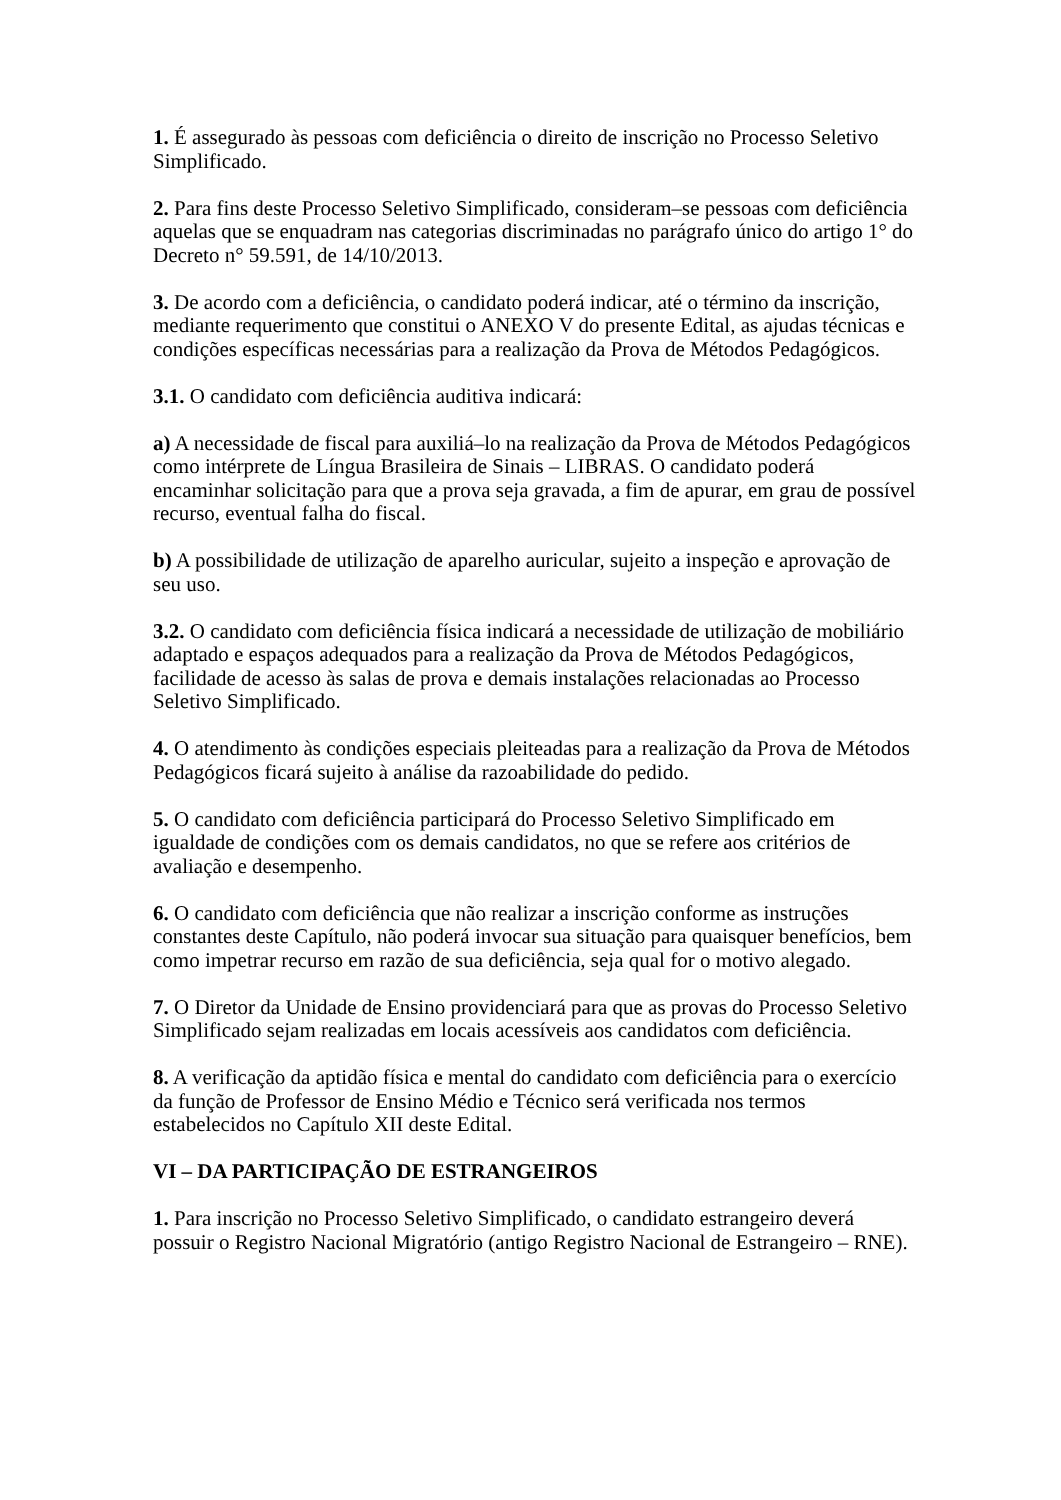1. É assegurado às pessoas com deficiência o direito de inscrição no Processo Seletivo Simplificado.
2. Para fins deste Processo Seletivo Simplificado, consideram–se pessoas com deficiência aquelas que se enquadram nas categorias discriminadas no parágrafo único do artigo 1° do Decreto n° 59.591, de 14/10/2013.
3. De acordo com a deficiência, o candidato poderá indicar, até o término da inscrição, mediante requerimento que constitui o ANEXO V do presente Edital, as ajudas técnicas e condições específicas necessárias para a realização da Prova de Métodos Pedagógicos.
3.1. O candidato com deficiência auditiva indicará:
a) A necessidade de fiscal para auxiliá–lo na realização da Prova de Métodos Pedagógicos como intérprete de Língua Brasileira de Sinais – LIBRAS. O candidato poderá encaminhar solicitação para que a prova seja gravada, a fim de apurar, em grau de possível recurso, eventual falha do fiscal.
b) A possibilidade de utilização de aparelho auricular, sujeito a inspeção e aprovação de seu uso.
3.2. O candidato com deficiência física indicará a necessidade de utilização de mobiliário adaptado e espaços adequados para a realização da Prova de Métodos Pedagógicos, facilidade de acesso às salas de prova e demais instalações relacionadas ao Processo Seletivo Simplificado.
4. O atendimento às condições especiais pleiteadas para a realização da Prova de Métodos Pedagógicos ficará sujeito à análise da razoabilidade do pedido.
5. O candidato com deficiência participará do Processo Seletivo Simplificado em igualdade de condições com os demais candidatos, no que se refere aos critérios de avaliação e desempenho.
6. O candidato com deficiência que não realizar a inscrição conforme as instruções constantes deste Capítulo, não poderá invocar sua situação para quaisquer benefícios, bem como impetrar recurso em razão de sua deficiência, seja qual for o motivo alegado.
7. O Diretor da Unidade de Ensino providenciará para que as provas do Processo Seletivo Simplificado sejam realizadas em locais acessíveis aos candidatos com deficiência.
8. A verificação da aptidão física e mental do candidato com deficiência para o exercício da função de Professor de Ensino Médio e Técnico será verificada nos termos estabelecidos no Capítulo XII deste Edital.
VI – DA PARTICIPAÇÃO DE ESTRANGEIROS
1. Para inscrição no Processo Seletivo Simplificado, o candidato estrangeiro deverá possuir o Registro Nacional Migratório (antigo Registro Nacional de Estrangeiro – RNE).